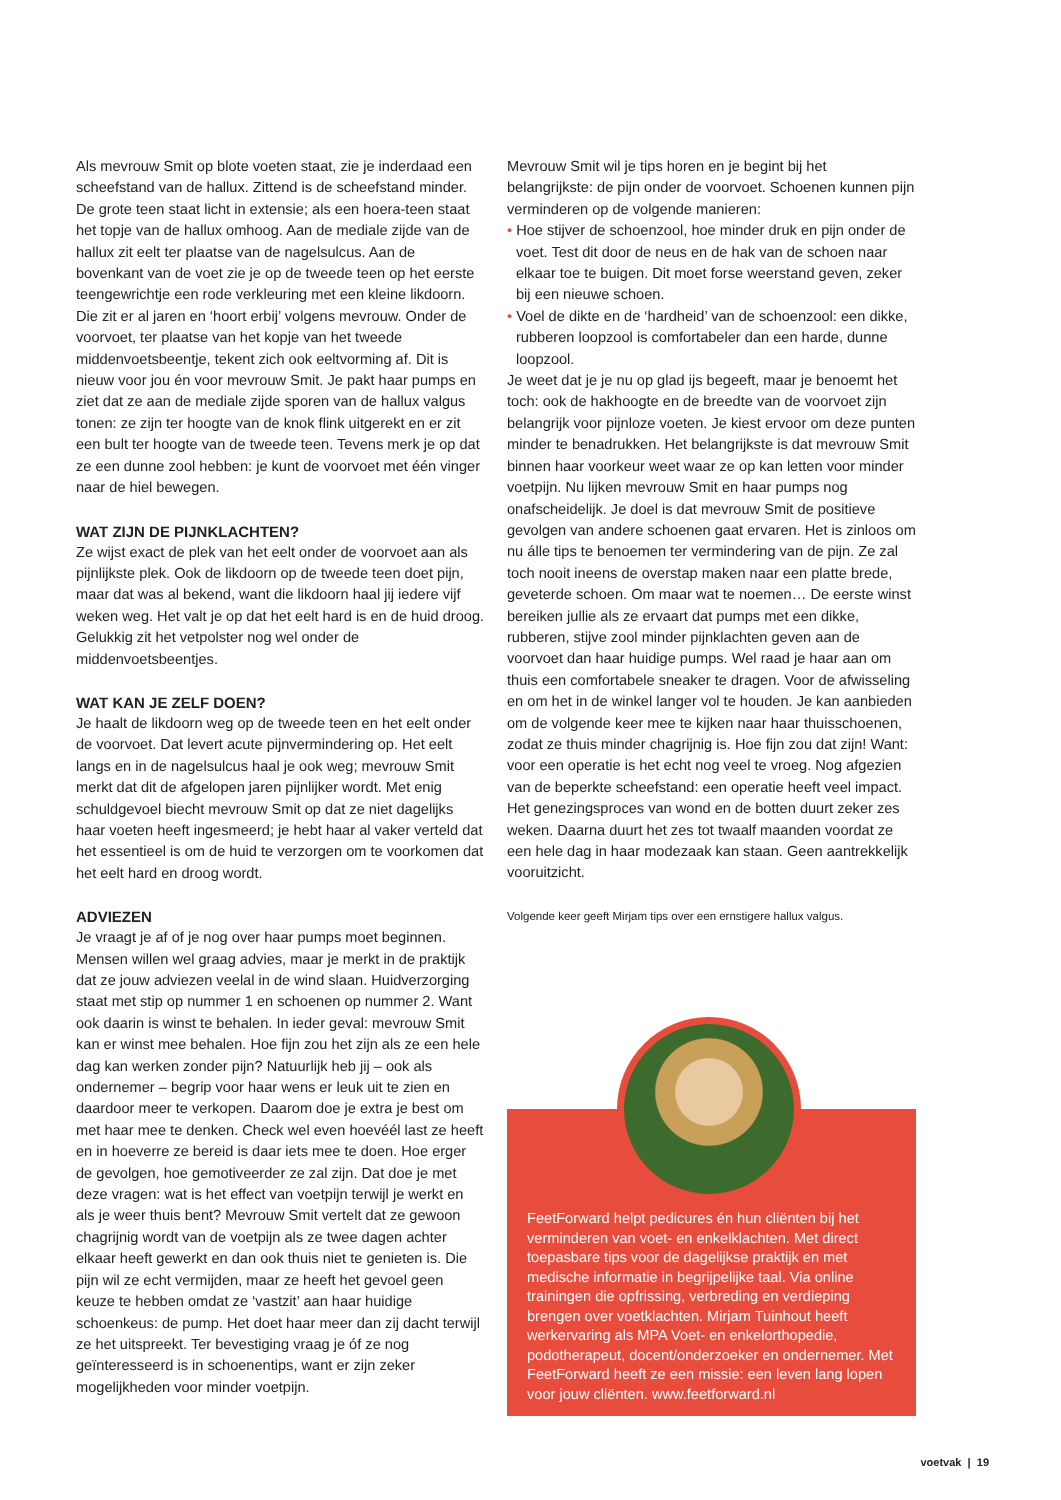Als mevrouw Smit op blote voeten staat, zie je inderdaad een scheefstand van de hallux. Zittend is de scheefstand minder. De grote teen staat licht in extensie; als een hoera-teen staat het topje van de hallux omhoog. Aan de mediale zijde van de hallux zit eelt ter plaatse van de nagelsulcus. Aan de bovenkant van de voet zie je op de tweede teen op het eerste teengewrichtje een rode verkleuring met een kleine likdoorn. Die zit er al jaren en ‘hoort erbij’ volgens mevrouw. Onder de voorvoet, ter plaatse van het kopje van het tweede middenvoetsbeentje, tekent zich ook eeltvorming af. Dit is nieuw voor jou én voor mevrouw Smit. Je pakt haar pumps en ziet dat ze aan de mediale zijde sporen van de hallux valgus tonen: ze zijn ter hoogte van de knok flink uitgerekt en er zit een bult ter hoogte van de tweede teen. Tevens merk je op dat ze een dunne zool hebben: je kunt de voorvoet met één vinger naar de hiel bewegen.
WAT ZIJN DE PIJNKLACHTEN?
Ze wijst exact de plek van het eelt onder de voorvoet aan als pijnlijkste plek. Ook de likdoorn op de tweede teen doet pijn, maar dat was al bekend, want die likdoorn haal jij iedere vijf weken weg. Het valt je op dat het eelt hard is en de huid droog. Gelukkig zit het vetpolster nog wel onder de middenvoetsbeentjes.
WAT KAN JE ZELF DOEN?
Je haalt de likdoorn weg op de tweede teen en het eelt onder de voorvoet. Dat levert acute pijnvermindering op. Het eelt langs en in de nagelsulcus haal je ook weg; mevrouw Smit merkt dat dit de afgelopen jaren pijnlijker wordt. Met enig schuldgevoel biecht mevrouw Smit op dat ze niet dagelijks haar voeten heeft ingesmeerd; je hebt haar al vaker verteld dat het essentieel is om de huid te verzorgen om te voorkomen dat het eelt hard en droog wordt.
ADVIEZEN
Je vraagt je af of je nog over haar pumps moet beginnen. Mensen willen wel graag advies, maar je merkt in de praktijk dat ze jouw adviezen veelal in de wind slaan. Huidverzorging staat met stip op nummer 1 en schoenen op nummer 2. Want ook daarin is winst te behalen. In ieder geval: mevrouw Smit kan er winst mee behalen. Hoe fijn zou het zijn als ze een hele dag kan werken zonder pijn? Natuurlijk heb jij – ook als ondernemer – begrip voor haar wens er leuk uit te zien en daardoor meer te verkopen. Daarom doe je extra je best om met haar mee te denken. Check wel even hoevéél last ze heeft en in hoeverre ze bereid is daar iets mee te doen. Hoe erger de gevolgen, hoe gemotiveerder ze zal zijn. Dat doe je met deze vragen: wat is het effect van voetpijn terwijl je werkt en als je weer thuis bent? Mevrouw Smit vertelt dat ze gewoon chagrijnig wordt van de voetpijn als ze twee dagen achter elkaar heeft gewerkt en dan ook thuis niet te genieten is. Die pijn wil ze echt vermijden, maar ze heeft het gevoel geen keuze te hebben omdat ze ‘vastzit’ aan haar huidige schoenkeus: de pump. Het doet haar meer dan zij dacht terwijl ze het uitspreekt. Ter bevestiging vraag je óf ze nog geïnteresseerd is in schoenentips, want er zijn zeker mogelijkheden voor minder voetpijn.
Mevrouw Smit wil je tips horen en je begint bij het belangrijkste: de pijn onder de voorvoet. Schoenen kunnen pijn verminderen op de volgende manieren:
• Hoe stijver de schoenzool, hoe minder druk en pijn onder de voet. Test dit door de neus en de hak van de schoen naar elkaar toe te buigen. Dit moet forse weerstand geven, zeker bij een nieuwe schoen.
• Voel de dikte en de ‘hardheid’ van de schoenzool: een dikke, rubberen loopzool is comfortabeler dan een harde, dunne loopzool.
Je weet dat je je nu op glad ijs begeeft, maar je benoemt het toch: ook de hakhoogte en de breedte van de voorvoet zijn belangrijk voor pijnloze voeten. Je kiest ervoor om deze punten minder te benadrukken. Het belangrijkste is dat mevrouw Smit binnen haar voorkeur weet waar ze op kan letten voor minder voetpijn. Nu lijken mevrouw Smit en haar pumps nog onafscheidelijk. Je doel is dat mevrouw Smit de positieve gevolgen van andere schoenen gaat ervaren. Het is zinloos om nu álle tips te benoemen ter vermindering van de pijn. Ze zal toch nooit ineens de overstap maken naar een platte brede, geveterde schoen. Om maar wat te noemen… De eerste winst bereiken jullie als ze ervaart dat pumps met een dikke, rubberen, stijve zool minder pijnklachten geven aan de voorvoet dan haar huidige pumps. Wel raad je haar aan om thuis een comfortabele sneaker te dragen. Voor de afwisseling en om het in de winkel langer vol te houden. Je kan aanbieden om de volgende keer mee te kijken naar haar thuisschoenen, zodat ze thuis minder chagrijnig is. Hoe fijn zou dat zijn! Want: voor een operatie is het echt nog veel te vroeg. Nog afgezien van de beperkte scheefstand: een operatie heeft veel impact. Het genezingsproces van wond en de botten duurt zeker zes weken. Daarna duurt het zes tot twaalf maanden voordat ze een hele dag in haar modezaak kan staan. Geen aantrekkelijk vooruitzicht.
Volgende keer geeft Mirjam tips over een ernstigere hallux valgus.
FeetForward helpt pedicures én hun cliënten bij het verminderen van voet- en enkelklachten. Met direct toepasbare tips voor de dagelijkse praktijk en met medische informatie in begrijpelijke taal. Via online trainingen die opfrissing, verbreding en verdieping brengen over voetklachten. Mirjam Tuinhout heeft werkervaring als MPA Voet- en enkelorthopedie, podotherapeut, docent/onderzoeker en ondernemer. Met FeetForward heeft ze een missie: een leven lang lopen voor jouw cliënten. www.feetforward.nl
voetvak | 19